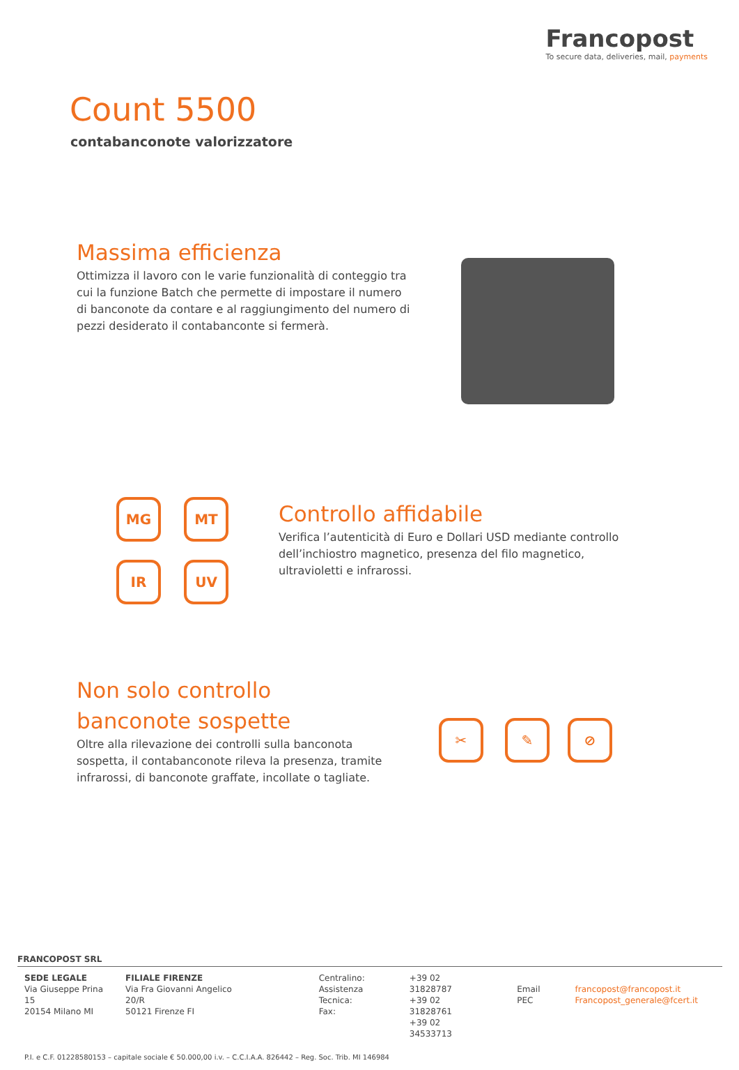Francopost
To secure data, deliveries, mail, payments
Count 5500
contabanconote valorizzatore
Massima efficienza
Ottimizza il lavoro con le varie funzionalità di conteggio tra cui la funzione Batch che permette di impostare il numero di banconote da contare e al raggiungimento del numero di pezzi desiderato il contabanconte si fermerà.
MG MT
IR UV
Controllo affidabile
Verifica l’autenticità di Euro e Dollari USD mediante controllo dell’inchiostro magnetico, presenza del filo magnetico, ultravioletti e infrarossi.
Non solo controllo banconote sospette
Oltre alla rilevazione dei controlli sulla banconota sospetta, il contabanconote rileva la presenza, tramite infrarossi, di banconote graffate, incollate o tagliate.
✂ ✎ ⊘
FRANCOPOST SRL
SEDE LEGALE
Via Giuseppe Prina 15
20154 Milano MI
FILIALE FIRENZE
Via Fra Giovanni Angelico 20/R
50121 Firenze FI
Centralino:
Assistenza Tecnica:
Fax:
+39 02 31828787
+39 02 31828761
+39 02 34533713
Email
PEC
francopost@francopost.it
Francopost_generale@fcert.it
P.I. e C.F. 01228580153 – capitale sociale € 50.000,00 i.v. – C.C.I.A.A. 826442 – Reg. Soc. Trib. MI 146984